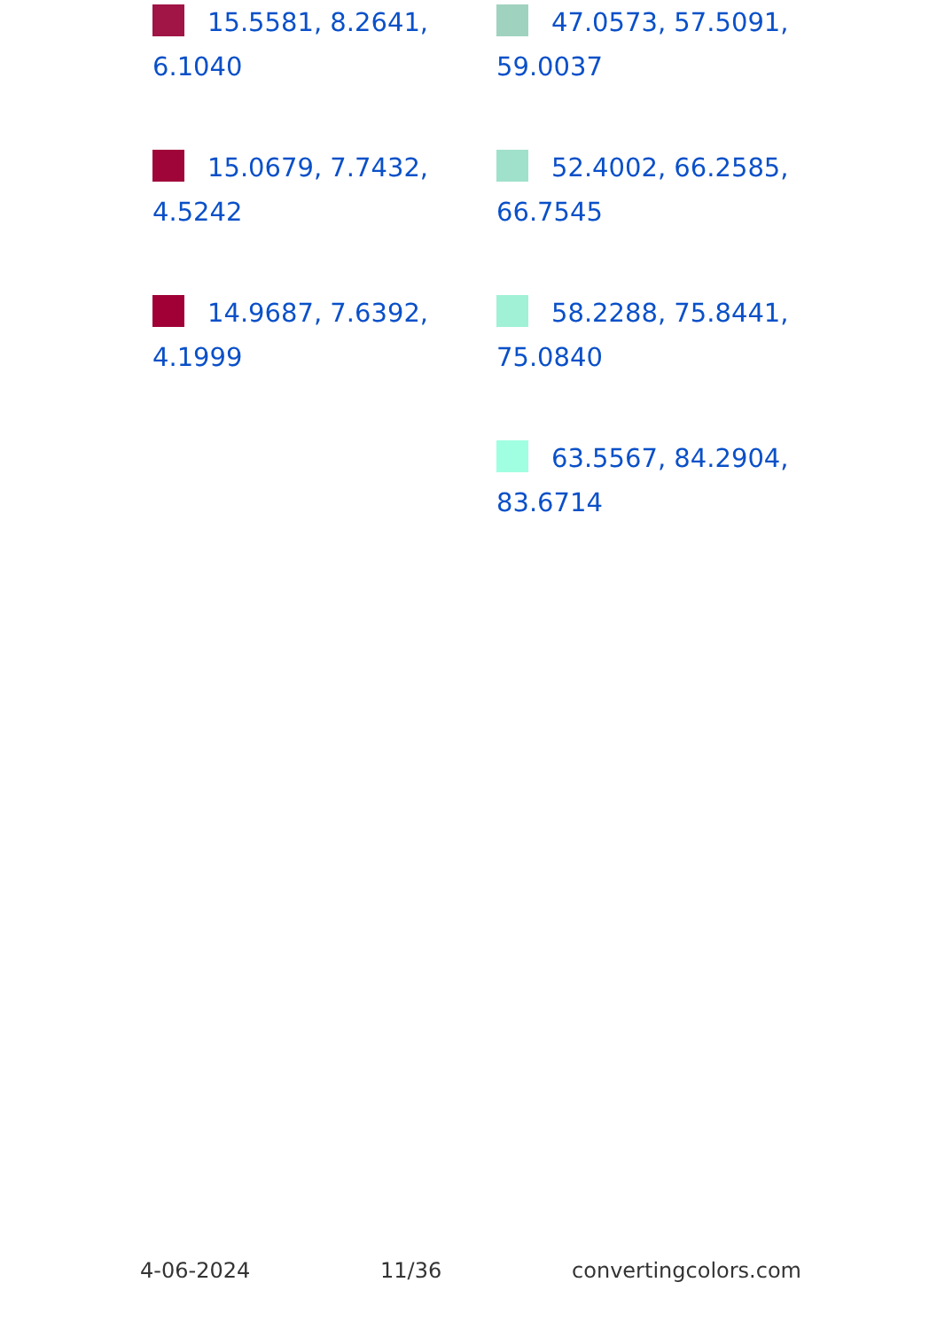15.5581, 8.2641, 6.1040
15.0679, 7.7432, 4.5242
14.9687, 7.6392, 4.1999
47.0573, 57.5091, 59.0037
52.4002, 66.2585, 66.7545
58.2288, 75.8441, 75.0840
63.5567, 84.2904, 83.6714
4-06-2024 11/36 convertingcolors.com